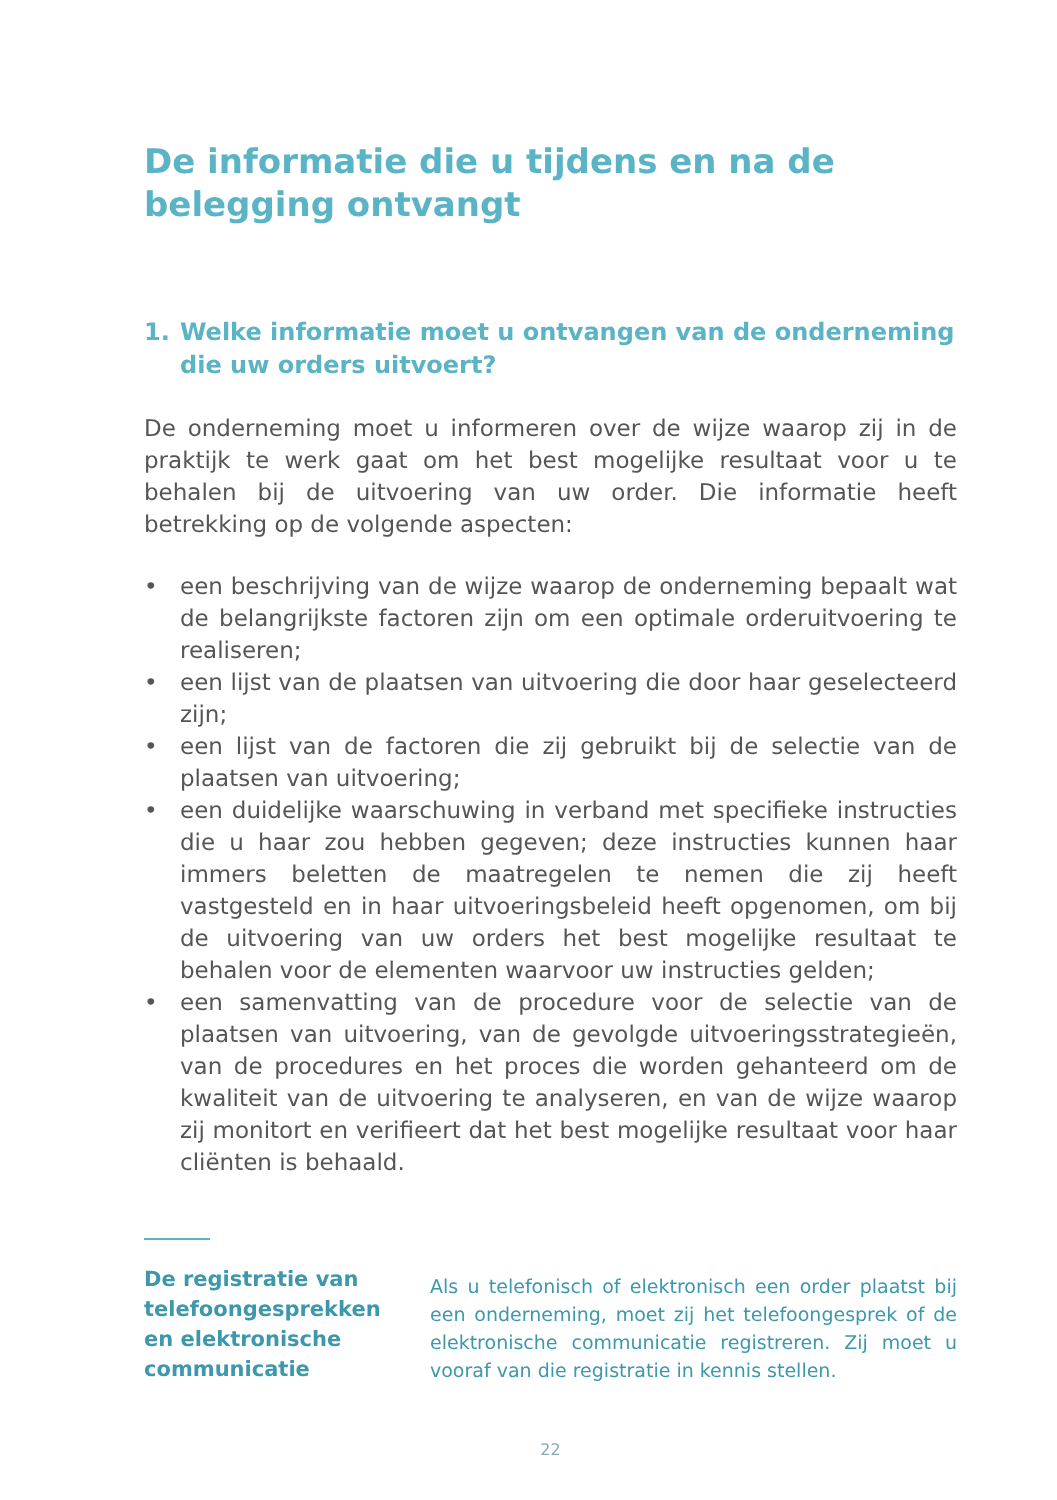De informatie die u tijdens en na de belegging ontvangt
1. Welke informatie moet u ontvangen van de onderneming die uw orders uitvoert?
De onderneming moet u informeren over de wijze waarop zij in de praktijk te werk gaat om het best mogelijke resultaat voor u te behalen bij de uitvoering van uw order. Die informatie heeft betrekking op de volgende aspecten:
• een beschrijving van de wijze waarop de onderneming bepaalt wat de belangrijkste factoren zijn om een optimale orderuitvoering te realiseren;
• een lijst van de plaatsen van uitvoering die door haar geselecteerd zijn;
• een lijst van de factoren die zij gebruikt bij de selectie van de plaatsen van uitvoering;
• een duidelijke waarschuwing in verband met specifieke instructies die u haar zou hebben gegeven; deze instructies kunnen haar immers beletten de maatregelen te nemen die zij heeft vastgesteld en in haar uitvoeringsbeleid heeft opgenomen, om bij de uitvoering van uw orders het best mogelijke resultaat te behalen voor de elementen waarvoor uw instructies gelden;
• een samenvatting van de procedure voor de selectie van de plaatsen van uitvoering, van de gevolgde uitvoeringsstrategieën, van de procedures en het proces die worden gehanteerd om de kwaliteit van de uitvoering te analyseren, en van de wijze waarop zij monitort en verifieert dat het best mogelijke resultaat voor haar cliënten is behaald.
De registratie van telefoongesprekken en elektronische communicatie
Als u telefonisch of elektronisch een order plaatst bij een onderneming, moet zij het telefoongesprek of de elektronische communicatie registreren. Zij moet u vooraf van die registratie in kennis stellen.
22